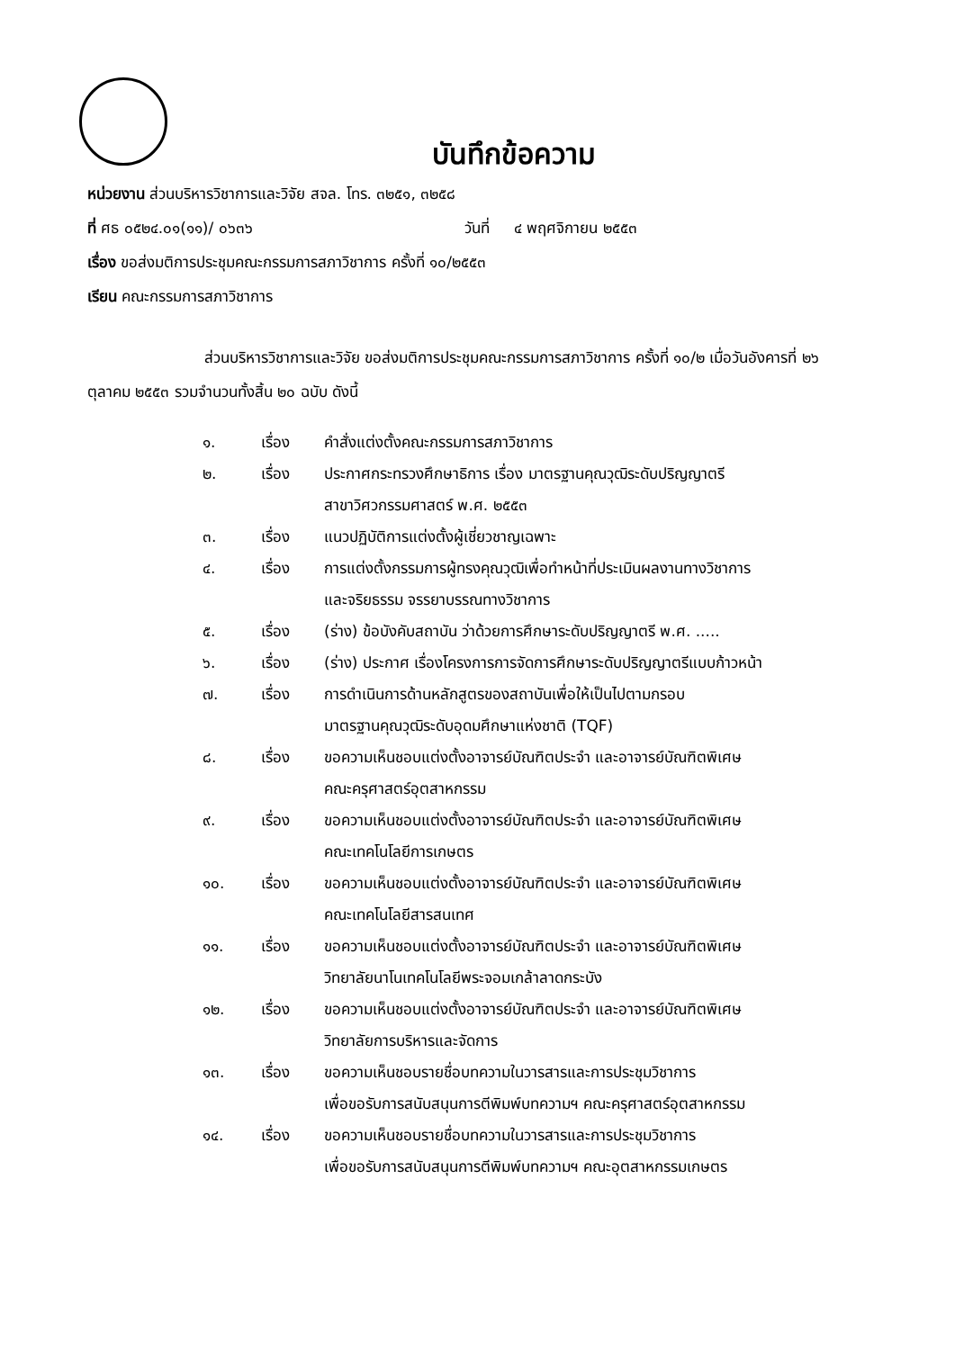บันทึกข้อความ
หน่วยงาน ส่วนบริหารวิชาการและวิจัย สจล. โทร. ๓๒๕๑, ๓๒๕๘
ที่ ศธ ๐๕๒๔.๐๑(๑๑)/ ๐๖๓๖ วันที่ ๔ พฤศจิกายน ๒๕๕๓
เรื่อง ขอส่งมติการประชุมคณะกรรมการสภาวิชาการ ครั้งที่ ๑๐/๒๕๕๓
เรียน คณะกรรมการสภาวิชาการ
ส่วนบริหารวิชาการและวิจัย ขอส่งมติการประชุมคณะกรรมการสภาวิชาการ ครั้งที่ ๑๐/๒ เมื่อวันอังคารที่ ๒๖ ตุลาคม ๒๕๕๓ รวมจำนวนทั้งสิ้น ๒๐ ฉบับ ดังนี้
๑. เรื่อง คำสั่งแต่งตั้งคณะกรรมการสภาวิชาการ
๒. เรื่อง ประกาศกระทรวงศึกษาธิการ เรื่อง มาตรฐานคุณวุฒิระดับปริญญาตรี
สาขาวิศวกรรมศาสตร์ พ.ศ. ๒๕๕๓
๓. เรื่อง แนวปฏิบัติการแต่งตั้งผู้เชี่ยวชาญเฉพาะ
๔. เรื่อง การแต่งตั้งกรรมการผู้ทรงคุณวุฒิเพื่อทำหน้าที่ประเมินผลงานทางวิชาการ
และจริยธรรม จรรยาบรรณทางวิชาการ
๕. เรื่อง (ร่าง) ข้อบังคับสถาบัน ว่าด้วยการศึกษาระดับปริญญาตรี พ.ศ. .....
๖. เรื่อง (ร่าง) ประกาศ เรื่องโครงการการจัดการศึกษาระดับปริญญาตรีแบบก้าวหน้า
๗. เรื่อง การดำเนินการด้านหลักสูตรของสถาบันเพื่อให้เป็นไปตามกรอบ
มาตรฐานคุณวุฒิระดับอุดมศึกษาแห่งชาติ (TQF)
๘. เรื่อง ขอความเห็นชอบแต่งตั้งอาจารย์บัณฑิตประจำ และอาจารย์บัณฑิตพิเศษ
คณะครุศาสตร์อุตสาหกรรม
๙. เรื่อง ขอความเห็นชอบแต่งตั้งอาจารย์บัณฑิตประจำ และอาจารย์บัณฑิตพิเศษ
คณะเทคโนโลยีการเกษตร
๑๐. เรื่อง ขอความเห็นชอบแต่งตั้งอาจารย์บัณฑิตประจำ และอาจารย์บัณฑิตพิเศษ
คณะเทคโนโลยีสารสนเทศ
๑๑. เรื่อง ขอความเห็นชอบแต่งตั้งอาจารย์บัณฑิตประจำ และอาจารย์บัณฑิตพิเศษ
วิทยาลัยนาโนเทคโนโลยีพระจอมเกล้าลาดกระบัง
๑๒. เรื่อง ขอความเห็นชอบแต่งตั้งอาจารย์บัณฑิตประจำ และอาจารย์บัณฑิตพิเศษ
วิทยาลัยการบริหารและจัดการ
๑๓. เรื่อง ขอความเห็นชอบรายชื่อบทความในวารสารและการประชุมวิชาการ
เพื่อขอรับการสนับสนุนการตีพิมพ์บทความฯ คณะครุศาสตร์อุตสาหกรรม
๑๔. เรื่อง ขอความเห็นชอบรายชื่อบทความในวารสารและการประชุมวิชาการ
เพื่อขอรับการสนับสนุนการตีพิมพ์บทความฯ คณะอุตสาหกรรมเกษตร